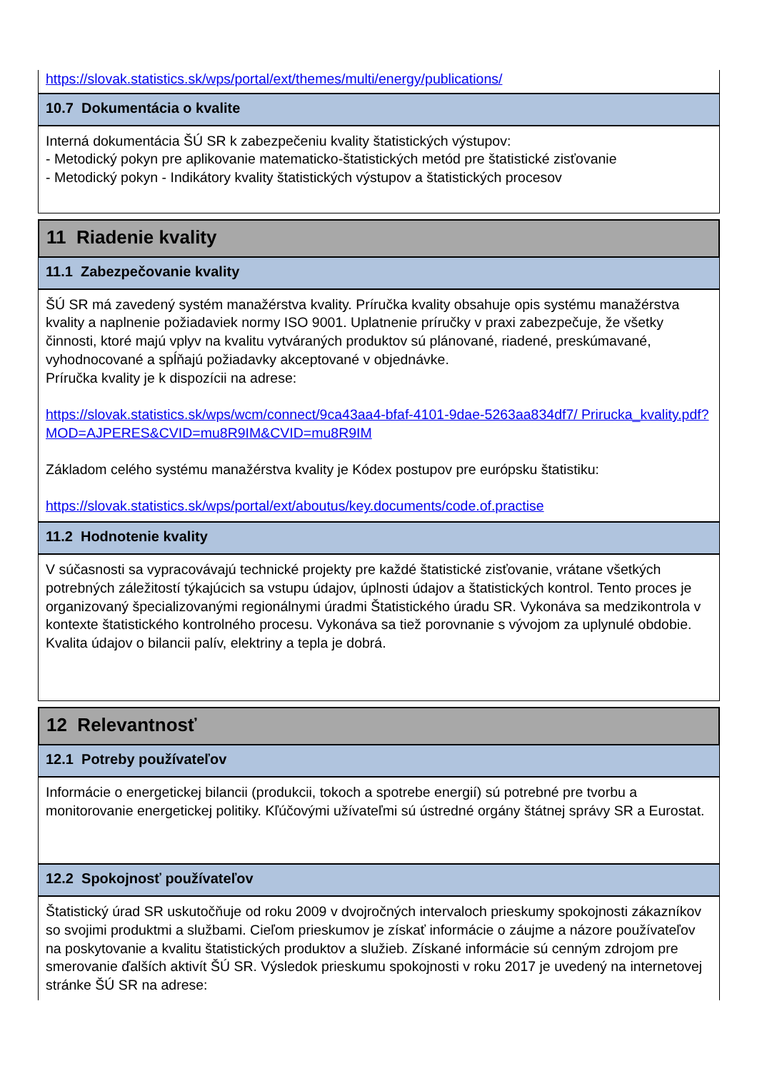https://slovak.statistics.sk/wps/portal/ext/themes/multi/energy/publications/
10.7 Dokumentácia o kvalite
Interná dokumentácia ŠÚ SR k zabezpečeniu kvality štatistických výstupov:
- Metodický pokyn pre aplikovanie matematicko-štatistických metód pre štatistické zisťovanie
- Metodický pokyn - Indikátory kvality štatistických výstupov a štatistických procesov
11 Riadenie kvality
11.1 Zabezpečovanie kvality
ŠÚ SR má zavedený systém manažérstva kvality. Príručka kvality obsahuje opis systému manažérstva kvality a naplnenie požiadaviek normy ISO 9001. Uplatnenie príručky v praxi zabezpečuje, že všetky činnosti, ktoré majú vplyv na kvalitu vytváraných produktov sú plánované, riadené, preskúmavané, vyhodnocované a spĺňajú požiadavky akceptované v objednávke.
Príručka kvality je k dispozícii na adrese:
https://slovak.statistics.sk/wps/wcm/connect/9ca43aa4-bfaf-4101-9dae-5263aa834df7/ Prirucka_kvality.pdf?MOD=AJPERES&CVID=mu8R9IM&CVID=mu8R9IM
Základom celého systému manažérstva kvality je Kódex postupov pre európsku štatistiku:
https://slovak.statistics.sk/wps/portal/ext/aboutus/key.documents/code.of.practise
11.2 Hodnotenie kvality
V súčasnosti sa vypracovávajú technické projekty pre každé štatistické zisťovanie, vrátane všetkých potrebných záležitostí týkajúcich sa vstupu údajov, úplnosti údajov a štatistických kontrol. Tento proces je organizovaný špecializovanými regionálnymi úradmi Štatistického úradu SR. Vykonáva sa medzikontrola v kontexte štatistického kontrolného procesu. Vykonáva sa tiež porovnanie s vývojom za uplynulé obdobie.
Kvalita údajov o bilancii palív, elektriny a tepla je dobrá.
12 Relevantnosť
12.1 Potreby používateľov
Informácie o energetickej bilancii (produkcii, tokoch a spotrebe energií) sú potrebné pre tvorbu a monitorovanie energetickej politiky. Kľúčovými užívateľmi sú ústredné orgány štátnej správy SR a Eurostat.
12.2 Spokojnosť používateľov
Štatistický úrad SR uskutočňuje od roku 2009 v dvojročných intervaloch prieskumy spokojnosti zákazníkov so svojimi produktmi a službami. Cieľom prieskumov je získať informácie o záujme a názore používateľov na poskytovanie a kvalitu štatistických produktov a služieb. Získané informácie sú cenným zdrojom pre smerovanie ďalších aktivít ŠÚ SR. Výsledok prieskumu spokojnosti v roku 2017 je uvedený na internetovej stránke ŠÚ SR na adrese: